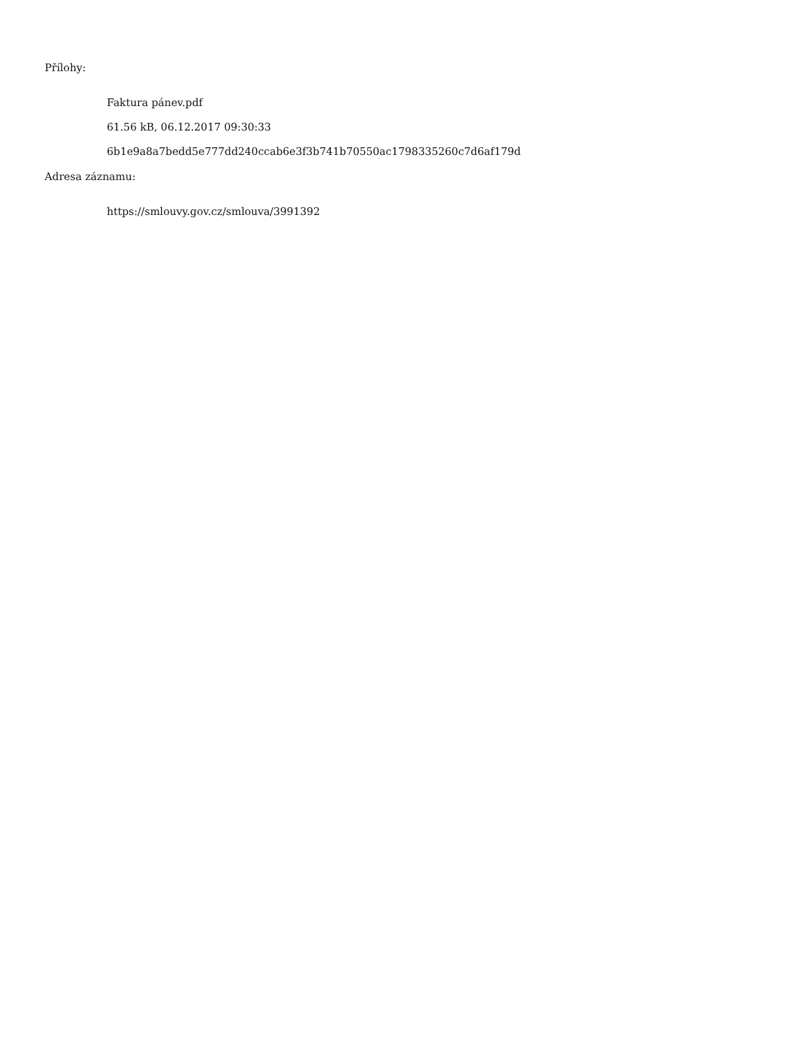Přílohy:
Faktura pánev.pdf
61.56 kB, 06.12.2017 09:30:33
6b1e9a8a7bedd5e777dd240ccab6e3f3b741b70550ac1798335260c7d6af179d
Adresa záznamu:
https://smlouvy.gov.cz/smlouva/3991392